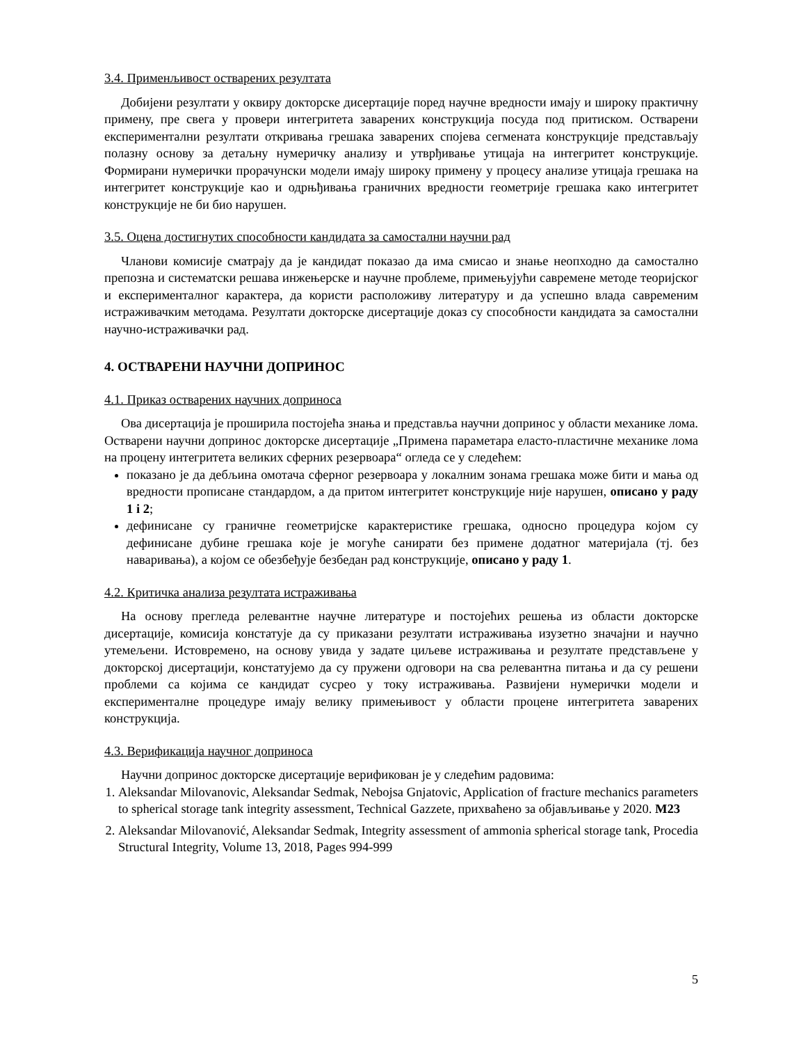3.4. Применљивост остварених резултата
Добијени резултати у оквиру докторске дисертације поред научне вредности имају и широку практичну примену, пре свега у провери интегритета заварених конструкција посуда под притиском. Остварени експериментални резултати откривања грешака заварених спојева сегмената конструкције представљају полазну основу за детаљну нумеричку анализу и утврђивање утицаја на интегритет конструкције. Формирани нумерички прорачунски модели имају широку примену у процесу анализе утицаја грешака на интегритет конструкције као и одрњђивања граничних вредности геометрије грешака како интегритет конструкције не би био нарушен.
3.5. Оцена достигнутих способности кандидата за самостални научни рад
Чланови комисије сматрају да је кандидат показао да има смисао и знање неопходно да самостално препозна и систематски решава инжењерске и научне проблеме, примењујући савремене методе теоријског и експерименталног карактера, да користи расположиву литературу и да успешно влада савременим истраживачким методама. Резултати докторске дисертације доказ су способности кандидата за самостални научно-истраживачки рад.
4. ОСТВАРЕНИ НАУЧНИ ДОПРИНОС
4.1. Приказ остварених научних доприноса
Ова дисертација је проширила постојећа знања и представља научни допринос у области механике лома. Остварени научни допринос докторске дисертације „Примена параметара еласто-пластичне механике лома на процену интегритета великих сферних резервоара“ огледа се у следећем:
показано је да дебљина омотача сферног резервоара у локалним зонама грешака може бити и мања од вредности прописане стандардом, а да притом интегритет конструкције није нарушен, описано у раду 1 i 2;
дефинисане су граничне геометријске карактеристике грешака, односно процедура којом су дефинисане дубине грешака које је могуће санирати без примене додатног материјала (тј. без наваривања), а којом се обезбеђује безбедан рад конструкције, описано у раду 1.
4.2. Критичка анализа резултата истраживања
На основу прегледа релевантне научне литературе и постојећих решења из области докторске дисертације, комисија констатује да су приказани резултати истраживања изузетно значајни и научно утемељени. Истовремено, на основу увида у задате циљеве истраживања и резултате представљене у докторској дисертацији, констатујемо да су пружени одговори на сва релевантна питања и да су решени проблеми са којима се кандидат сусрео у току истраживања. Развијени нумерички модели и експерименталне процедуре имају велику примењивост у области процене интегритета заварених конструкција.
4.3. Верификација научног доприноса
Научни допринос докторске дисертације верификован је у следећим радовима:
1. Aleksandar Milovanovic, Aleksandar Sedmak, Nebojsa Gnjatovic, Application of fracture mechanics parameters to spherical storage tank integrity assessment, Technical Gazzete, прихваћено за објављивање у 2020. M23
2. Aleksandar Milovanović, Aleksandar Sedmak, Integrity assessment of ammonia spherical storage tank, Procedia Structural Integrity, Volume 13, 2018, Pages 994-999
5